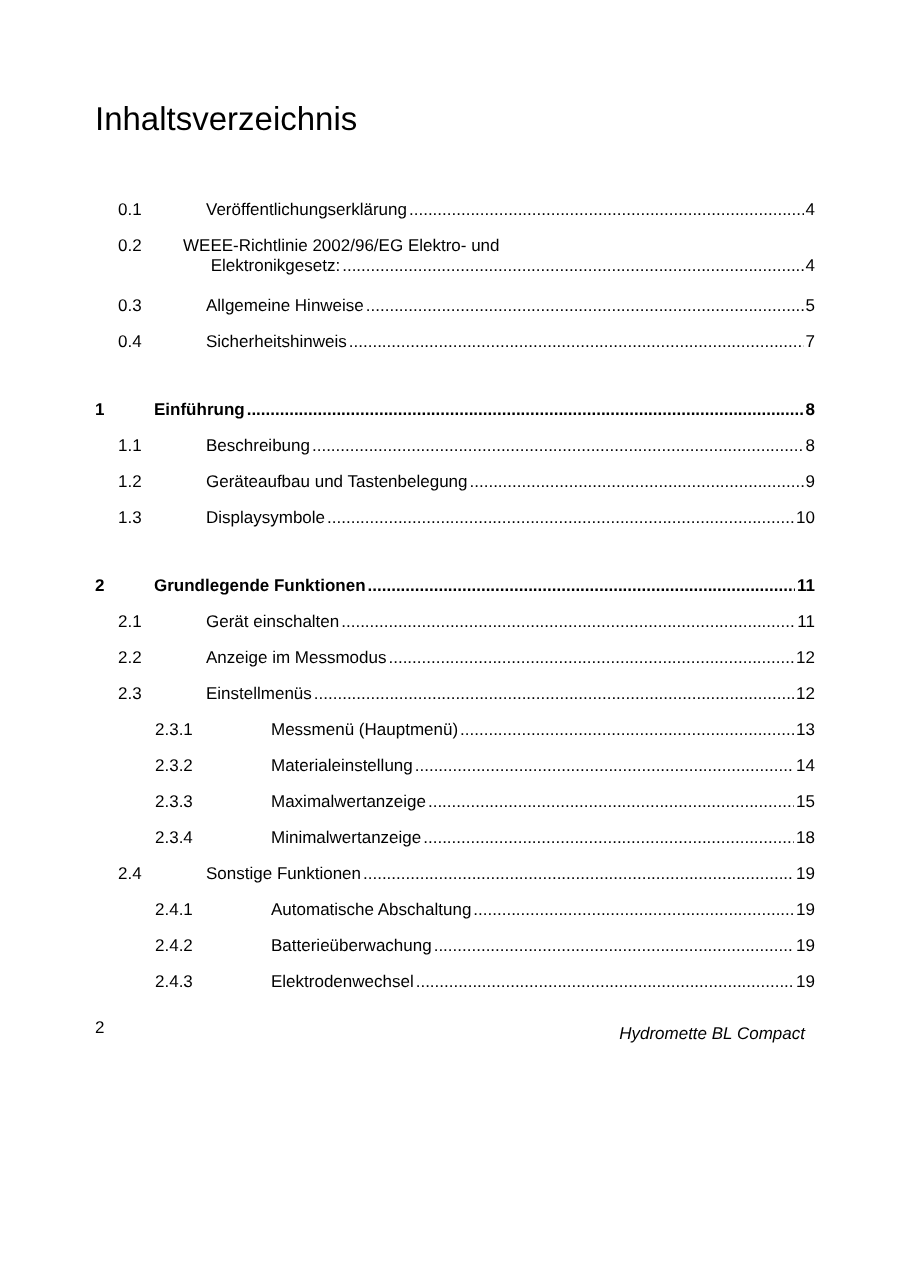Inhaltsverzeichnis
0.1 Veröffentlichungserklärung 4
0.2 WEEE-Richtlinie 2002/96/EG Elektro- und
Elektronikgesetz: 4
0.3 Allgemeine Hinweise 5
0.4 Sicherheitshinweis 7
1 Einführung 8
1.1 Beschreibung 8
1.2 Geräteaufbau und Tastenbelegung 9
1.3 Displaysymbole 10
2 Grundlegende Funktionen 11
2.1 Gerät einschalten 11
2.2 Anzeige im Messmodus 12
2.3 Einstellmenüs 12
2.3.1 Messmenü (Hauptmenü) 13
2.3.2 Materialeinstellung 14
2.3.3 Maximalwertanzeige 15
2.3.4 Minimalwertanzeige 18
2.4 Sonstige Funktionen 19
2.4.1 Automatische Abschaltung 19
2.4.2 Batterieüberwachung 19
2.4.3 Elektrodenwechsel 19
2 Hydromette BL Compact